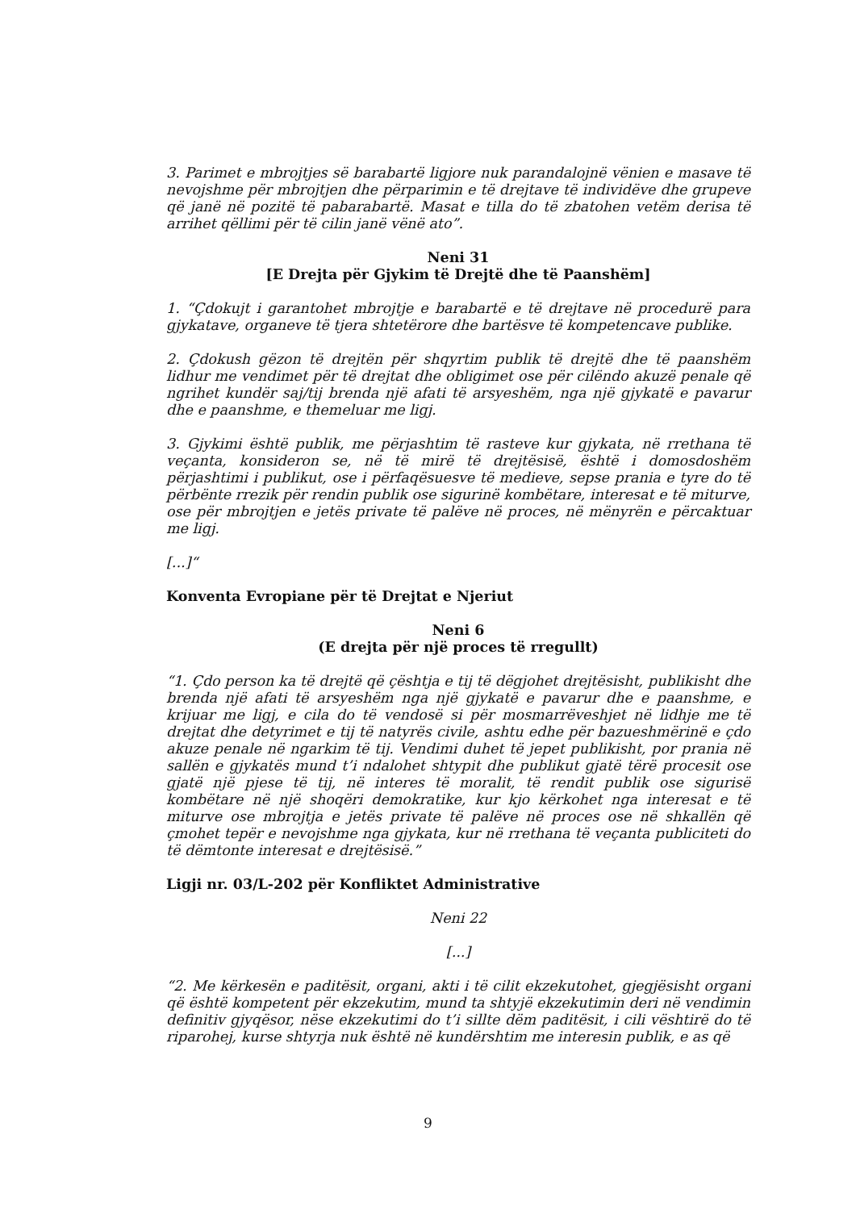3. Parimet e mbrojtjes së barabartë ligjore nuk parandalojnë vënien e masave të nevojshme për mbrojtjen dhe përparimin e të drejtave të individëve dhe grupeve që janë në pozitë të pabarabartë. Masat e tilla do të zbatohen vetëm derisa të arrihet qëllimi për të cilin janë vënë ato”.
Neni 31
[E Drejta për Gjykim të Drejtë dhe të Paanshëm]
1. “Çdokujt i garantohet mbrojtje e barabartë e të drejtave në procedurë para gjykatave, organeve të tjera shtetërore dhe bartësve të kompetencave publike.
2. Çdokush gëzon të drejtën për shqyrtim publik të drejtë dhe të paanshëm lidhur me vendimet për të drejtat dhe obligimet ose për cilëndo akuzë penale që ngrihet kundër saj/tij brenda një afati të arsyeshëm, nga një gjykatë e pavarur dhe e paanshme, e themeluar me ligj.
3. Gjykimi është publik, me përjashtim të rasteve kur gjykata, në rrethana të veçanta, konsideron se, në të mirë të drejtësisë, është i domosdoshëm përjashtimi i publikut, ose i përfaqësuesve të medieve, sepse prania e tyre do të përbënte rrezik për rendin publik ose sigurinë kombëtare, interesat e të miturve, ose për mbrojtjen e jetës private të palëve në proces, në mënyrën e përcaktuar me ligj.
[...]“
Konventa Evropiane për të Drejtat e Njeriut
Neni 6
(E drejta për një proces të rregullt)
“1. Çdo person ka të drejtë që çështja e tij të dëgjohet drejtësisht, publikisht dhe brenda një afati të arsyeshëm nga një gjykatë e pavarur dhe e paanshme, e krijuar me ligj, e cila do të vendosë si për mosmarrëveshjet në lidhje me të drejtat dhe detyrimet e tij të natyrës civile, ashtu edhe për bazueshmërinë e çdo akuze penale në ngarkim të tij. Vendimi duhet të jepet publikisht, por prania në sallën e gjykatës mund t’i ndalohet shtypit dhe publikut gjatë tërë procesit ose gjatë një pjese të tij, në interes të moralit, të rendit publik ose sigurisë kombëtare në një shoqëri demokratike, kur kjo kërkohet nga interesat e të miturve ose mbrojtja e jetës private të palëve në proces ose në shkallën që çmohet tepër e nevojshme nga gjykata, kur në rrethana të veçanta publiciteti do të dëmtonte interesat e drejtësisë.”
Ligji nr. 03/L-202 për Konfliktet Administrative
Neni 22
[...]
“2. Me kërkesën e paditësit, organi, akti i të cilit ekzekutohet, gjegjësisht organi që është kompetent për ekzekutim, mund ta shtyjë ekzekutimin deri në vendimin definitiv gjyqësor, nëse ekzekutimi do t’i sillte dëm paditësit, i cili vështirë do të riparohej, kurse shtyrja nuk është në kundërshtim me interesin publik, e as që
9